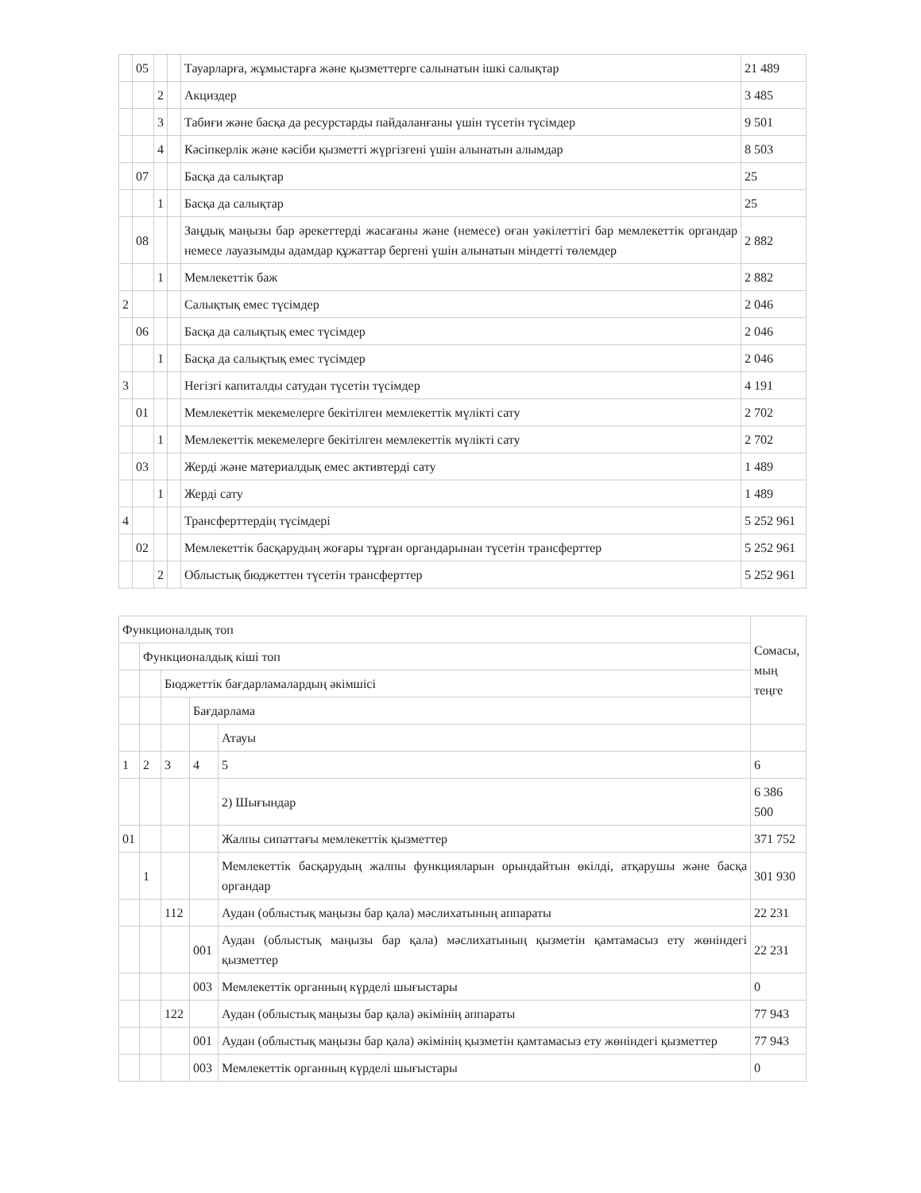| | 05 | | | Тауарларға, жұмыстарға және қызметтерге салынатын ішкі салықтар | 21 489 |
| | | 2 | | Акциздер | 3 485 |
| | | 3 | | Табиғи және басқа да ресурстарды пайдаланғаны үшін түсетін түсімдер | 9 501 |
| | | 4 | | Кәсіпкерлік және кәсіби қызметті жүргізгені үшін алынатын алымдар | 8 503 |
| | 07 | | | Басқа да салықтар | 25 |
| | | 1 | | Басқа да салықтар | 25 |
| | 08 | | | Заңдық маңызы бар әрекеттерді жасағаны және (немесе) оған уәкілеттігі бар мемлекеттік органдар немесе лауазымды адамдар құжаттар бергені үшін алынатын міндетті төлемдер | 2 882 |
| | | 1 | | Мемлекеттік баж | 2 882 |
| 2 | | | | Салықтық емес түсімдер | 2 046 |
| | 06 | | | Басқа да салықтық емес түсімдер | 2 046 |
| | | 1 | | Басқа да салықтық емес түсімдер | 2 046 |
| 3 | | | | Негізгі капиталды сатудан түсетін түсімдер | 4 191 |
| | 01 | | | Мемлекеттік мекемелерге бекітілген мемлекеттік мүлікті сату | 2 702 |
| | | 1 | | Мемлекеттік мекемелерге бекітілген мемлекеттік мүлікті сату | 2 702 |
| | 03 | | | Жерді және материалдық емес активтерді сату | 1 489 |
| | | 1 | | Жерді сату | 1 489 |
| 4 | | | | Трансферттердің түсімдері | 5 252 961 |
| | 02 | | | Мемлекеттік басқарудың жоғары тұрған органдарынан түсетін трансферттер | 5 252 961 |
| | | 2 | | Облыстық бюджеттен түсетін трансферттер | 5 252 961 |
| Функционалдық топ | | | | | Сомасы, мың теңге |
| | Функционалдық кіші топ | | | | |
| | | Бюджеттік бағдарламалардың әкімшісі | | | |
| | | | Бағдарлама | | |
| | | | | Атауы | |
| 1 | 2 | 3 | 4 | 5 | 6 |
| | | | | 2) Шығындар | 6 386 500 |
| 01 | | | | Жалпы сипаттағы мемлекеттік қызметтер | 371 752 |
| | 1 | | | Мемлекеттік басқарудың жалпы функцияларын орындайтын өкілді, атқарушы және басқа органдар | 301 930 |
| | | 112 | | Аудан (облыстық маңызы бар қала) мәслихатының аппараты | 22 231 |
| | | | 001 | Аудан (облыстық маңызы бар қала) мәслихатының қызметін қамтамасыз ету жөніндегі қызметтер | 22 231 |
| | | | 003 | Мемлекеттік органның күрделі шығыстары | 0 |
| | | 122 | | Аудан (облыстық маңызы бар қала) әкімінің аппараты | 77 943 |
| | | | 001 | Аудан (облыстық маңызы бар қала) әкімінің қызметін қамтамасыз ету жөніндегі қызметтер | 77 943 |
| | | | 003 | Мемлекеттік органның күрделі шығыстары | 0 |